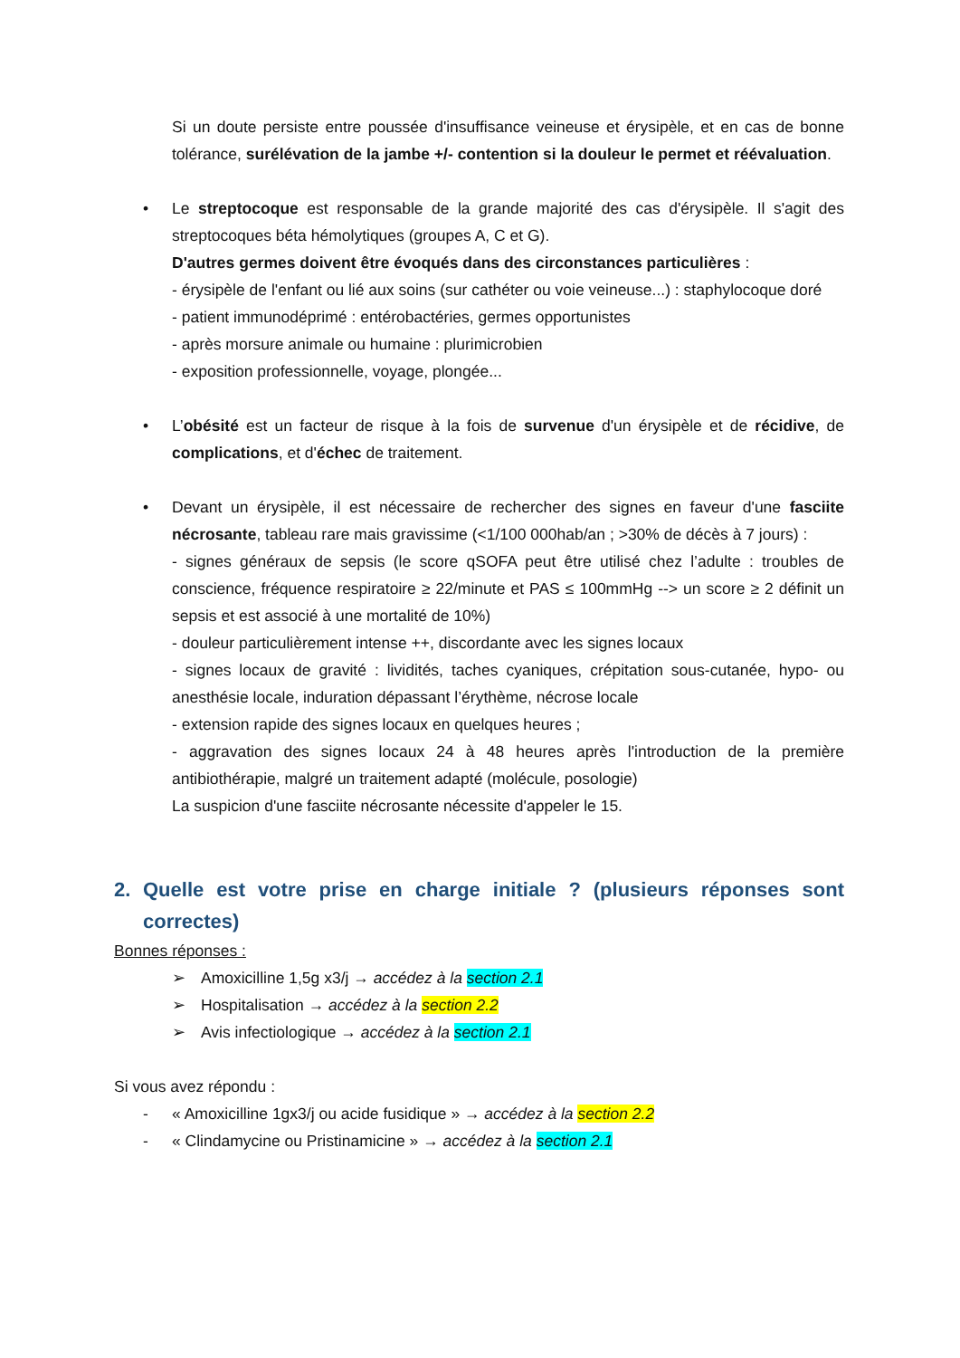Si un doute persiste entre poussée d'insuffisance veineuse et érysipèle, et en cas de bonne tolérance, surélévation de la jambe +/- contention si la douleur le permet et réévaluation.
• Le streptocoque est responsable de la grande majorité des cas d'érysipèle. Il s'agit des streptocoques béta hémolytiques (groupes A, C et G).
D'autres germes doivent être évoqués dans des circonstances particulières :
- érysipèle de l'enfant ou lié aux soins (sur cathéter ou voie veineuse...) : staphylocoque doré
- patient immunodéprimé : entérobactéries, germes opportunistes
- après morsure animale ou humaine : plurimicrobien
- exposition professionnelle, voyage, plongée...
• L’obésité est un facteur de risque à la fois de survenue d'un érysipèle et de récidive, de complications, et d'échec de traitement.
• Devant un érysipèle, il est nécessaire de rechercher des signes en faveur d'une fasciite nécrosante, tableau rare mais gravissime (<1/100 000hab/an ; >30% de décès à 7 jours) :
- signes généraux de sepsis (le score qSOFA peut être utilisé chez l’adulte : troubles de conscience, fréquence respiratoire ≥ 22/minute et PAS ≤ 100mmHg --> un score ≥ 2 définit un sepsis et est associé à une mortalité de 10%)
- douleur particulièrement intense ++, discordante avec les signes locaux
- signes locaux de gravité : lividités, taches cyaniques, crépitation sous-cutanée, hypo- ou anesthésie locale, induration dépassant l’érythème, nécrose locale
- extension rapide des signes locaux en quelques heures ;
- aggravation des signes locaux 24 à 48 heures après l'introduction de la première antibiothérapie, malgré un traitement adapté (molécule, posologie)
La suspicion d'une fasciite nécrosante nécessite d'appeler le 15.
2. Quelle est votre prise en charge initiale ? (plusieurs réponses sont correctes)
Bonnes réponses :
➢ Amoxicilline 1,5g x3/j → accédez à la section 2.1
➢ Hospitalisation → accédez à la section 2.2
➢ Avis infectiologique → accédez à la section 2.1
Si vous avez répondu :
- « Amoxicilline 1gx3/j ou acide fusidique » → accédez à la section 2.2
- « Clindamycine ou Pristinamicine » → accédez à la section 2.1